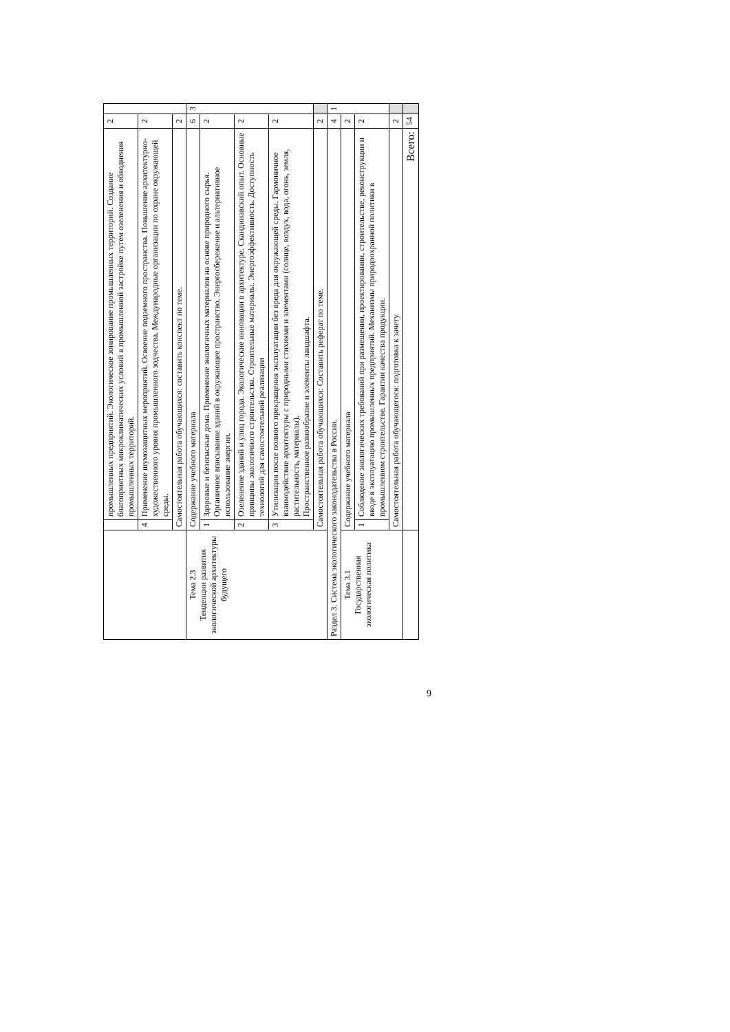| | | промышленных предприятий. Экологическое зонирование промышленных территорий. Создание благоприятных микроклиматических условий в промышленной застройке путем озеленения и обводнения промышленных территорий. | 2 | |
| | 4 | Применение шумозащитных мероприятий. Освоение подземного пространства. Повышение архитектурно-художественного уровня промышленного зодчества. Международные организации по охране окружающей среды. | 2 | |
| | Самостоятельная работа обучающихся: составить конспект по теме. | | 2 | |
| Тема 2.3 Тенденции развития экологической архитектуры будущего | Содержание учебного материала | | 6 | 3 |
| | 1 | Здоровые и безопасные дома. Применение экологичных материалов на основе природного сырья. Органичное вписывание зданий в окружающее пространство. Энергосбережение и альтернативное использование энергии. | 2 | |
| | 2 | Озеленение зданий и улиц города. Экологические инновации в архитектуре. Скандинавский опыт. Основные принципы экологичного строительства. Строительные материалы. Энергоэффективность. Доступность технологий для самостоятельной реализации | 2 | |
| | 3 | Утилизация после полного прекращения эксплуатации без вреда для окружающей среды. Гармоничное взаимодействие архитектуры с природными стихиями и элементами (солнце, воздух, вода, огонь, земля, растительность, материалы). Пространственное разнообразие и элементы ландшафта. | 2 | |
| | Самостоятельная работа обучающихся: Составить реферат по теме. | | 2 | |
| Раздел 3. Система экологического законодательства в России. | | | 4 | 1 |
| Тема 3.1 Государственная экологическая политика | Содержание учебного материала | | 2 | |
| | 1 | Соблюдение экологических требований при размещении, проектировании, строительстве, реконструкции и вводе в эксплуатацию промышленных предприятий. Механизмы природоохранной политики в промышленном строительстве. Гарантии качества продукции. | 2 | |
| | Самостоятельная работа обучающегося: подготовка к зачету. | | 2 | |
| | Всего: | | 54 | |
9